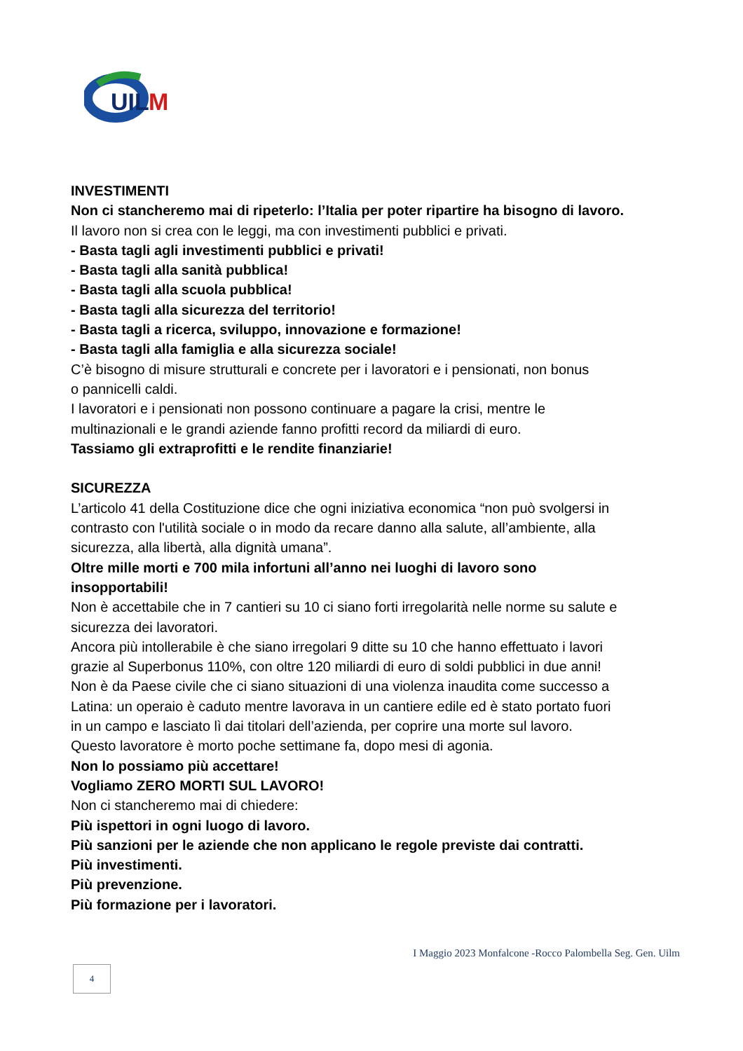UIL
M
INVESTIMENTI
Non ci stancheremo mai di ripeterlo: l’Italia per poter ripartire ha bisogno di lavoro.
Il lavoro non si crea con le leggi, ma con investimenti pubblici e privati.
- Basta tagli agli investimenti pubblici e privati!
- Basta tagli alla sanità pubblica!
- Basta tagli alla scuola pubblica!
- Basta tagli alla sicurezza del territorio!
- Basta tagli a ricerca, sviluppo, innovazione e formazione!
- Basta tagli alla famiglia e alla sicurezza sociale!
C’è bisogno di misure strutturali e concrete per i lavoratori e i pensionati, non bonus
o pannicelli caldi.
I lavoratori e i pensionati non possono continuare a pagare la crisi, mentre le
multinazionali e le grandi aziende fanno profitti record da miliardi di euro.
Tassiamo gli extraprofitti e le rendite finanziarie!
SICUREZZA
L’articolo 41 della Costituzione dice che ogni iniziativa economica “non può svolgersi in
contrasto con l'utilità sociale o in modo da recare danno alla salute, all’ambiente, alla
sicurezza, alla libertà, alla dignità umana”.
Oltre mille morti e 700 mila infortuni all’anno nei luoghi di lavoro sono
insopportabili!
Non è accettabile che in 7 cantieri su 10 ci siano forti irregolarità nelle norme su salute e
sicurezza dei lavoratori.
Ancora più intollerabile è che siano irregolari 9 ditte su 10 che hanno effettuato i lavori
grazie al Superbonus 110%, con oltre 120 miliardi di euro di soldi pubblici in due anni!
Non è da Paese civile che ci siano situazioni di una violenza inaudita come successo a
Latina: un operaio è caduto mentre lavorava in un cantiere edile ed è stato portato fuori
in un campo e lasciato lì dai titolari dell’azienda, per coprire una morte sul lavoro.
Questo lavoratore è morto poche settimane fa, dopo mesi di agonia.
Non lo possiamo più accettare!
Vogliamo ZERO MORTI SUL LAVORO!
Non ci stancheremo mai di chiedere:
Più ispettori in ogni luogo di lavoro.
Più sanzioni per le aziende che non applicano le regole previste dai contratti.
Più investimenti.
Più prevenzione.
Più formazione per i lavoratori.
I Maggio 2023 Monfalcone -Rocco Palombella Seg. Gen. Uilm
4